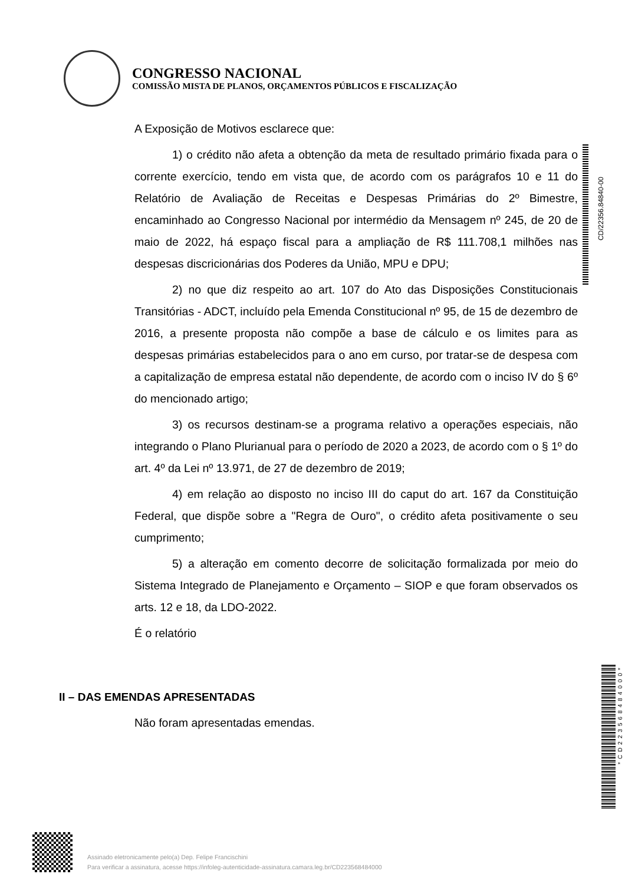CONGRESSO NACIONAL
COMISSÃO MISTA DE PLANOS, ORÇAMENTOS PÚBLICOS E FISCALIZAÇÃO
A Exposição de Motivos esclarece que:
1) o crédito não afeta a obtenção da meta de resultado primário fixada para o corrente exercício, tendo em vista que, de acordo com os parágrafos 10 e 11 do Relatório de Avaliação de Receitas e Despesas Primárias do 2º Bimestre, encaminhado ao Congresso Nacional por intermédio da Mensagem nº 245, de 20 de maio de 2022, há espaço fiscal para a ampliação de R$ 111.708,1 milhões nas despesas discricionárias dos Poderes da União, MPU e DPU;
2) no que diz respeito ao art. 107 do Ato das Disposições Constitucionais Transitórias - ADCT, incluído pela Emenda Constitucional nº 95, de 15 de dezembro de 2016, a presente proposta não compõe a base de cálculo e os limites para as despesas primárias estabelecidos para o ano em curso, por tratar-se de despesa com a capitalização de empresa estatal não dependente, de acordo com o inciso IV do § 6º do mencionado artigo;
3) os recursos destinam-se a programa relativo a operações especiais, não integrando o Plano Plurianual para o período de 2020 a 2023, de acordo com o § 1º do art. 4º da Lei nº 13.971, de 27 de dezembro de 2019;
4) em relação ao disposto no inciso III do caput do art. 167 da Constituição Federal, que dispõe sobre a "Regra de Ouro", o crédito afeta positivamente o seu cumprimento;
5) a alteração em comento decorre de solicitação formalizada por meio do Sistema Integrado de Planejamento e Orçamento – SIOP e que foram observados os arts. 12 e 18, da LDO-2022.
É o relatório
II – DAS EMENDAS APRESENTADAS
Não foram apresentadas emendas.
CD/22356.84840-00
*CD223568484000*
Assinado eletronicamente pelo(a) Dep. Felipe Francischini
Para verificar a assinatura, acesse https://infoleg-autenticidade-assinatura.camara.leg.br/CD223568484000